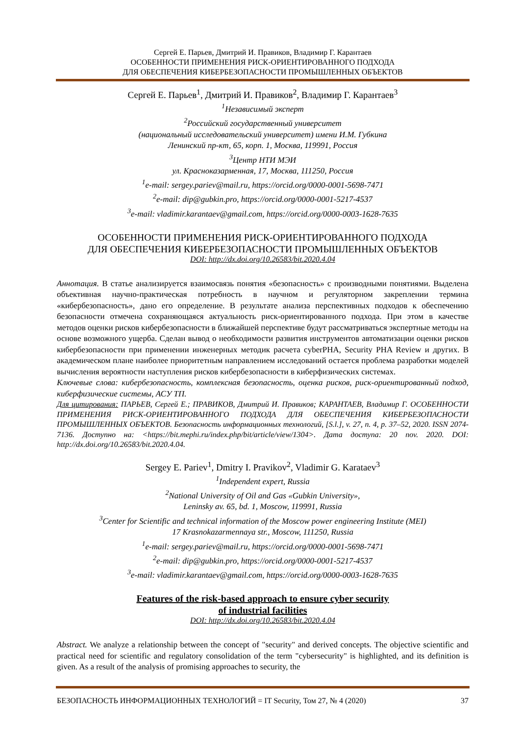Сергей Е. Парьев, Дмитрий И. Правиков, Владимир Г. Карантаев
ОСОБЕННОСТИ ПРИМЕНЕНИЯ РИСК-ОРИЕНТИРОВАННОГО ПОДХОДА
ДЛЯ ОБЕСПЕЧЕНИЯ КИБЕРБЕЗОПАСНОСТИ ПРОМЫШЛЕННЫХ ОБЪЕКТОВ
Сергей Е. Парьев<sup>1</sup>, Дмитрий И. Правиков<sup>2</sup>, Владимир Г. Карантаев<sup>3</sup>
<sup>1</sup> Независимый эксперт
<sup>2</sup> Российский государственный университет
(национальный исследовательский университет) имени И.М. Губкина
Ленинский пр-кт, 65, корп. 1, Москва, 119991, Россия
<sup>3</sup> Центр НТИ МЭИ
ул. Красноказарменная, 17, Москва, 111250, Россия
<sup>1</sup> e-mail: sergey.pariev@mail.ru, https://orcid.org/0000-0001-5698-7471
<sup>2</sup> e-mail: dip@gubkin.pro, https://orcid.org/0000-0001-5217-4537
<sup>3</sup> e-mail: vladimir.karantaev@gmail.com, https://orcid.org/0000-0003-1628-7635
ОСОБЕННОСТИ ПРИМЕНЕНИЯ РИСК-ОРИЕНТИРОВАННОГО ПОДХОДА
ДЛЯ ОБЕСПЕЧЕНИЯ КИБЕРБЕЗОПАСНОСТИ ПРОМЫШЛЕННЫХ ОБЪЕКТОВ
DOI: http://dx.doi.org/10.26583/bit.2020.4.04
Аннотация. В статье анализируется взаимосвязь понятия «безопасность» с производными понятиями. Выделена объективная научно-практическая потребность в научном и регуляторном закреплении термина «кибербезопасность», дано его определение. В результате анализа перспективных подходов к обеспечению безопасности отмечена сохраняющаяся актуальность риск-ориентированного подхода. При этом в качестве методов оценки рисков кибербезопасности в ближайшей перспективе будут рассматриваться экспертные методы на основе возможного ущерба. Сделан вывод о необходимости развития инструментов автоматизации оценки рисков кибербезопасности при применении инженерных методик расчета cyberPHA, Security PHA Review и других. В академическом плане наиболее приоритетным направлением исследований остается проблема разработки моделей вычисления вероятности наступления рисков кибербезопасности в киберфизических системах.
Ключевые слова: кибербезопасность, комплексная безопасность, оценка рисков, риск-ориентированный подход, киберфизические системы, АСУ ТП.
Для цитирования: ПАРЬЕВ, Сергей Е.; ПРАВИКОВ, Дмитрий И. Правиков; КАРАНТАЕВ, Владимир Г. ОСОБЕННОСТИ ПРИМЕНЕНИЯ РИСК-ОРИЕНТИРОВАННОГО ПОДХОДА ДЛЯ ОБЕСПЕЧЕНИЯ КИБЕРБЕЗОПАСНОСТИ ПРОМЫШЛЕННЫХ ОБЪЕКТОВ. Безопасность информационных технологий, [S.l.], v. 27, n. 4, p. 37–52, 2020. ISSN 2074-7136. Доступно на: <https://bit.mephi.ru/index.php/bit/article/view/1304>. Дата доступа: 20 nov. 2020. DOI: http://dx.doi.org/10.26583/bit.2020.4.04.
Sergey E. Pariev<sup>1</sup>, Dmitry I. Pravikov<sup>2</sup>, Vladimir G. Karataev<sup>3</sup>
<sup>1</sup> Independent expert, Russia
<sup>2</sup> National University of Oil and Gas «Gubkin University»,
Leninsky av. 65, bd. 1, Moscow, 119991, Russia
<sup>3</sup> Center for Scientific and technical information of the Moscow power engineering Institute (MEI)
17 Krasnokazarmennaya str., Moscow, 111250, Russia
<sup>1</sup> e-mail: sergey.pariev@mail.ru, https://orcid.org/0000-0001-5698-7471
<sup>2</sup> e-mail: dip@gubkin.pro, https://orcid.org/0000-0001-5217-4537
<sup>3</sup> e-mail: vladimir.karantaev@gmail.com, https://orcid.org/0000-0003-1628-7635
Features of the risk-based approach to ensure cyber security
of industrial facilities
DOI: http://dx.doi.org/10.26583/bit.2020.4.04
Abstract. We analyze a relationship between the concept of "security" and derived concepts. The objective scientific and practical need for scientific and regulatory consolidation of the term "cybersecurity" is highlighted, and its definition is given. As a result of the analysis of promising approaches to security, the
БЕЗОПАСНОСТЬ ИНФОРМАЦИОННЫХ ТЕХНОЛОГИЙ = IT Security, Том 27, № 4 (2020) 37